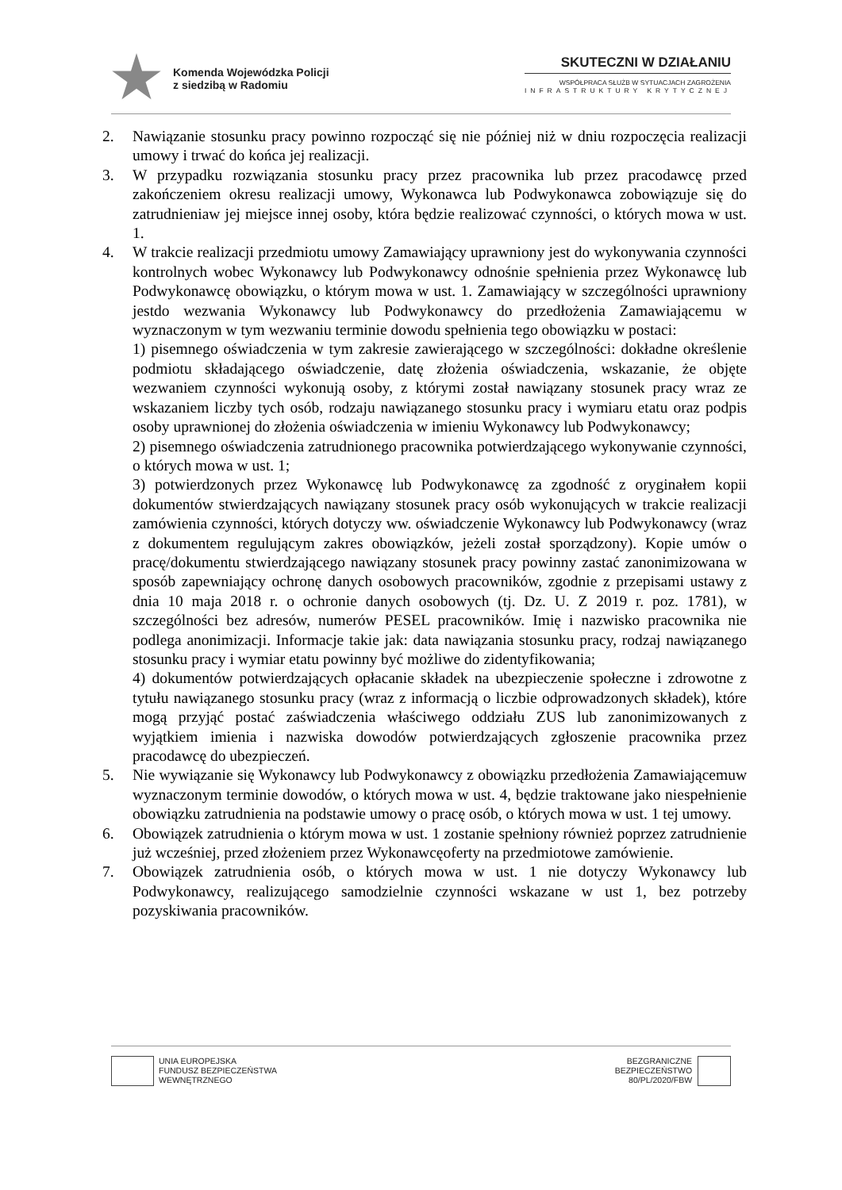Komenda Wojewódzka Policji
z siedzibą w Radomiu
SKUTECZNI W DZIAŁANIU
WSPÓŁPRACA SŁUŻB W SYTUACJACH ZAGROŻENIA
INFRASTRUKTURY KRYTYCZNEJ
2. Nawiązanie stosunku pracy powinno rozpocząć się nie później niż w dniu rozpoczęcia realizacji umowy i trwać do końca jej realizacji.
3. W przypadku rozwiązania stosunku pracy przez pracownika lub przez pracodawcę przed zakończeniem okresu realizacji umowy, Wykonawca lub Podwykonawca zobowiązuje się do zatrudnieniaw jej miejsce innej osoby, która będzie realizować czynności, o których mowa w ust. 1.
4. W trakcie realizacji przedmiotu umowy Zamawiający uprawniony jest do wykonywania czynności kontrolnych wobec Wykonawcy lub Podwykonawcy odnośnie spełnienia przez Wykonawcę lub Podwykonawcę obowiązku, o którym mowa w ust. 1. Zamawiający w szczególności uprawniony jestdo wezwania Wykonawcy lub Podwykonawcy do przedłożenia Zamawiającemu w wyznaczonym w tym wezwaniu terminie dowodu spełnienia tego obowiązku w postaci:
1) pisemnego oświadczenia w tym zakresie zawierającego w szczególności: dokładne określenie podmiotu składającego oświadczenie, datę złożenia oświadczenia, wskazanie, że objęte wezwaniem czynności wykonują osoby, z którymi został nawiązany stosunek pracy wraz ze wskazaniem liczby tych osób, rodzaju nawiązanego stosunku pracy i wymiaru etatu oraz podpis osoby uprawnionej do złożenia oświadczenia w imieniu Wykonawcy lub Podwykonawcy;
2) pisemnego oświadczenia zatrudnionego pracownika potwierdzającego wykonywanie czynności, o których mowa w ust. 1;
3) potwierdzonych przez Wykonawcę lub Podwykonawcę za zgodność z oryginałem kopii dokumentów stwierdzających nawiązany stosunek pracy osób wykonujących w trakcie realizacji zamówienia czynności, których dotyczy ww. oświadczenie Wykonawcy lub Podwykonawcy (wraz z dokumentem regulującym zakres obowiązków, jeżeli został sporządzony). Kopie umów o pracę/dokumentu stwierdzającego nawiązany stosunek pracy powinny zastać zanonimizowana w sposób zapewniający ochronę danych osobowych pracowników, zgodnie z przepisami ustawy z dnia 10 maja 2018 r. o ochronie danych osobowych (tj. Dz. U. Z 2019 r. poz. 1781), w szczególności bez adresów, numerów PESEL pracowników. Imię i nazwisko pracownika nie podlega anonimizacji. Informacje takie jak: data nawiązania stosunku pracy, rodzaj nawiązanego stosunku pracy i wymiar etatu powinny być możliwe do zidentyfikowania;
4) dokumentów potwierdzających opłacanie składek na ubezpieczenie społeczne i zdrowotne z tytułu nawiązanego stosunku pracy (wraz z informacją o liczbie odprowadzonych składek), które mogą przyjąć postać zaświadczenia właściwego oddziału ZUS lub zanonimizowanych z wyjątkiem imienia i nazwiska dowodów potwierdzających zgłoszenie pracownika przez pracodawcę do ubezpieczeń.
5. Nie wywiązanie się Wykonawcy lub Podwykonawcy z obowiązku przedłożenia Zamawiającemuw wyznaczonym terminie dowodów, o których mowa w ust. 4, będzie traktowane jako niespełnienie obowiązku zatrudnienia na podstawie umowy o pracę osób, o których mowa w ust. 1 tej umowy.
6. Obowiązek zatrudnienia o którym mowa w ust. 1 zostanie spełniony również poprzez zatrudnienie już wcześniej, przed złożeniem przez Wykonawcęoferty na przedmiotowe zamówienie.
7. Obowiązek zatrudnienia osób, o których mowa w ust. 1 nie dotyczy Wykonawcy lub Podwykonawcy, realizującego samodzielnie czynności wskazane w ust 1, bez potrzeby pozyskiwania pracowników.
UNIA EUROPEJSKA
FUNDUSZ BEZPIECZEŃSTWA
WEWNĘTRZNEGO
BEZGRANICZNE
BEZPIECZEŃSTWO
80/PL/2020/FBW